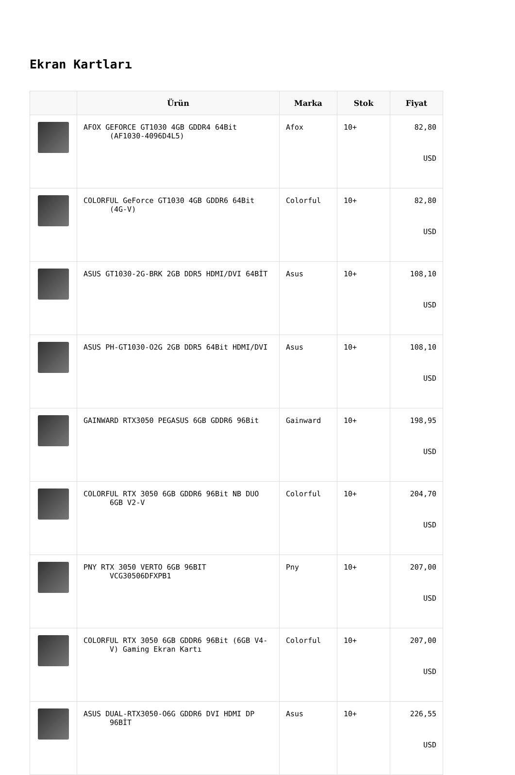Ekran Kartları
| | Ürün | Marka | Stok | Fiyat |
| --- | --- | --- | --- | --- |
| | AFOX GEFORCE GT1030 4GB GDDR4 64Bit (AF1030-4096D4L5) | Afox | 10+ | 82,80 USD |
| | COLORFUL GeForce GT1030 4GB GDDR6 64Bit (4G-V) | Colorful | 10+ | 82,80 USD |
| | ASUS GT1030-2G-BRK 2GB DDR5 HDMI/DVI 64BİT | Asus | 10+ | 108,10 USD |
| | ASUS PH-GT1030-O2G 2GB DDR5 64Bit HDMI/DVI | Asus | 10+ | 108,10 USD |
| | GAINWARD RTX3050 PEGASUS 6GB GDDR6 96Bit | Gainward | 10+ | 198,95 USD |
| | COLORFUL RTX 3050 6GB GDDR6 96Bit NB DUO 6GB V2-V | Colorful | 10+ | 204,70 USD |
| | PNY RTX 3050 VERTO 6GB 96BIT VCG30506DFXPB1 | Pny | 10+ | 207,00 USD |
| | COLORFUL RTX 3050 6GB GDDR6 96Bit (6GB V4-V) Gaming Ekran Kartı | Colorful | 10+ | 207,00 USD |
| | ASUS DUAL-RTX3050-O6G GDDR6 DVI HDMI DP 96BİT | Asus | 10+ | 226,55 USD |